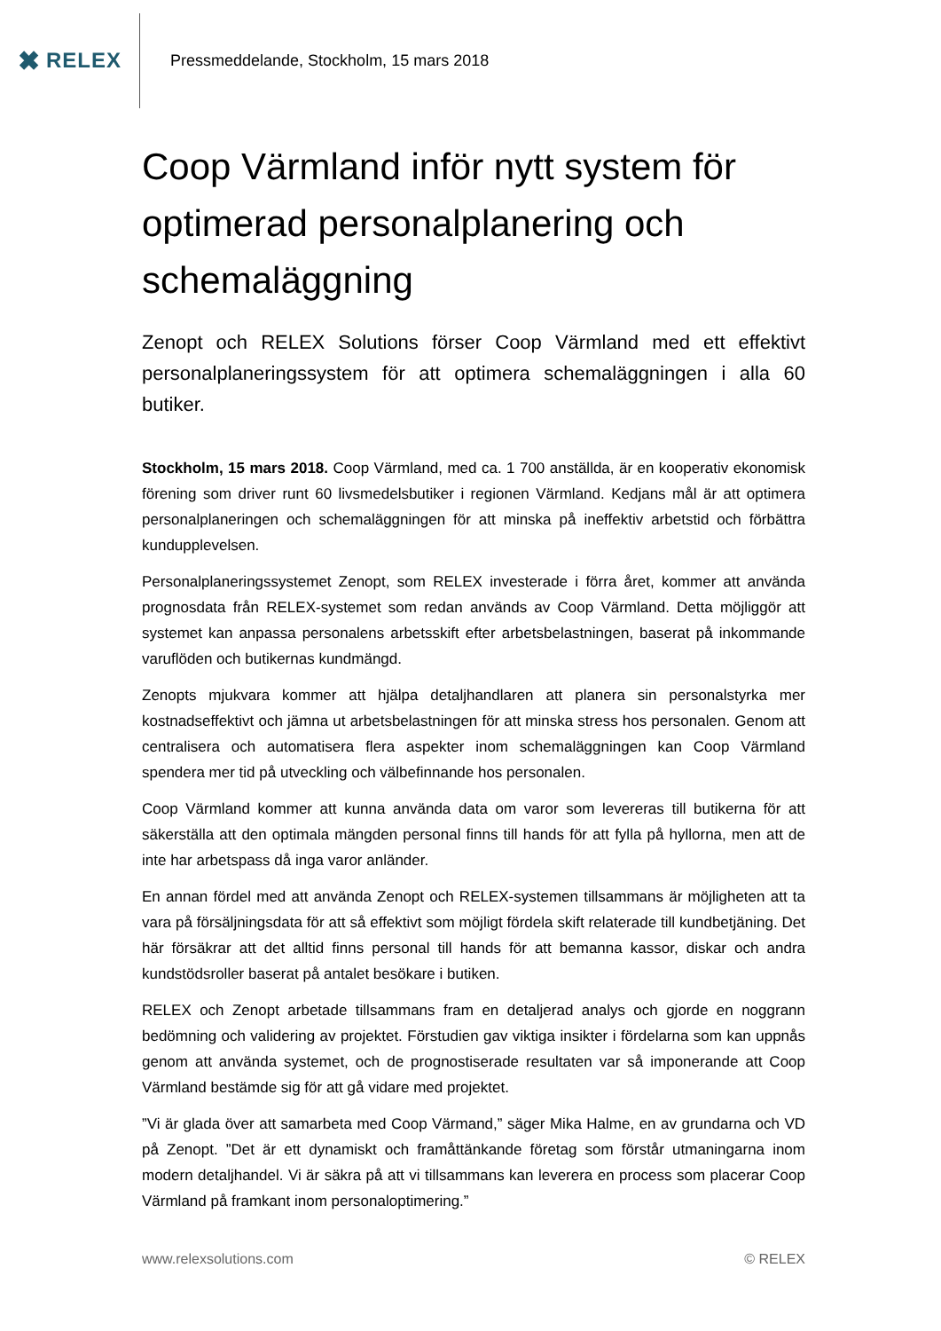✖ RELEX
Pressmeddelande, Stockholm, 15 mars 2018
Coop Värmland inför nytt system för optimerad personalplanering och schemaläggning
Zenopt och RELEX Solutions förser Coop Värmland med ett effektivt personalplaneringssystem för att optimera schemaläggningen i alla 60 butiker.
Stockholm, 15 mars 2018. Coop Värmland, med ca. 1 700 anställda, är en kooperativ ekonomisk förening som driver runt 60 livsmedelsbutiker i regionen Värmland. Kedjans mål är att optimera personalplaneringen och schemaläggningen för att minska på ineffektiv arbetstid och förbättra kundupplevelsen.
Personalplaneringssystemet Zenopt, som RELEX investerade i förra året, kommer att använda prognosdata från RELEX-systemet som redan används av Coop Värmland. Detta möjliggör att systemet kan anpassa personalens arbetsskift efter arbetsbelastningen, baserat på inkommande varuflöden och butikernas kundmängd.
Zenopts mjukvara kommer att hjälpa detaljhandlaren att planera sin personalstyrka mer kostnadseffektivt och jämna ut arbetsbelastningen för att minska stress hos personalen. Genom att centralisera och automatisera flera aspekter inom schemaläggningen kan Coop Värmland spendera mer tid på utveckling och välbefinnande hos personalen.
Coop Värmland kommer att kunna använda data om varor som levereras till butikerna för att säkerställa att den optimala mängden personal finns till hands för att fylla på hyllorna, men att de inte har arbetspass då inga varor anländer.
En annan fördel med att använda Zenopt och RELEX-systemen tillsammans är möjligheten att ta vara på försäljningsdata för att så effektivt som möjligt fördela skift relaterade till kundbetjäning. Det här försäkrar att det alltid finns personal till hands för att bemanna kassor, diskar och andra kundstödsroller baserat på antalet besökare i butiken.
RELEX och Zenopt arbetade tillsammans fram en detaljerad analys och gjorde en noggrann bedömning och validering av projektet. Förstudien gav viktiga insikter i fördelarna som kan uppnås genom att använda systemet, och de prognostiserade resultaten var så imponerande att Coop Värmland bestämde sig för att gå vidare med projektet.
”Vi är glada över att samarbeta med Coop Värmand,” säger Mika Halme, en av grundarna och VD på Zenopt. ”Det är ett dynamiskt och framåttänkande företag som förstår utmaningarna inom modern detaljhandel. Vi är säkra på att vi tillsammans kan leverera en process som placerar Coop Värmland på framkant inom personaloptimering.”
www.relexsolutions.com © RELEX